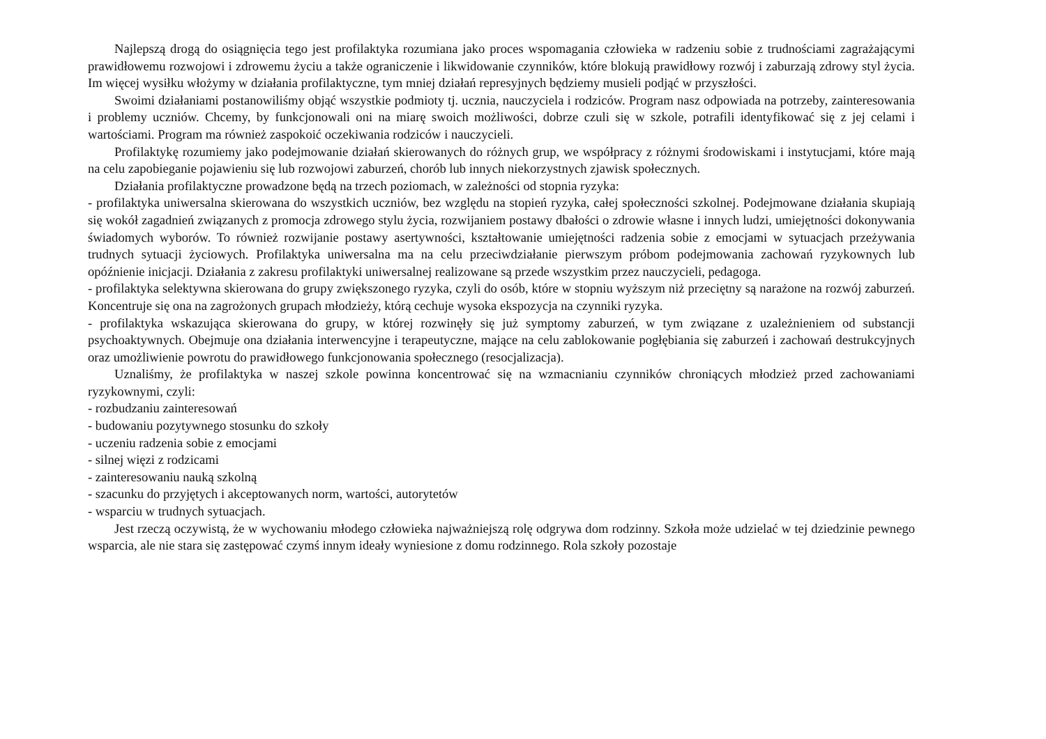Najlepszą drogą do osiągnięcia tego jest profilaktyka rozumiana jako proces wspomagania człowieka w radzeniu sobie z trudnościami zagrażającymi prawidłowemu rozwojowi i zdrowemu życiu a także ograniczenie i likwidowanie czynników, które blokują prawidłowy rozwój i zaburzają zdrowy styl życia. Im więcej wysiłku włożymy w działania profilaktyczne, tym mniej działań represyjnych będziemy musieli podjąć w przyszłości.
Swoimi działaniami postanowiliśmy objąć wszystkie podmioty tj. ucznia, nauczyciela i rodziców. Program nasz odpowiada na potrzeby, zainteresowania i problemy uczniów. Chcemy, by funkcjonowali oni na miarę swoich możliwości, dobrze czuli się w szkole, potrafili identyfikować się z jej celami i wartościami. Program ma również zaspokoić oczekiwania rodziców i nauczycieli.
Profilaktykę rozumiemy jako podejmowanie działań skierowanych do różnych grup, we współpracy z różnymi środowiskami i instytucjami, które mają na celu zapobieganie pojawieniu się lub rozwojowi zaburzeń, chorób lub innych niekorzystnych zjawisk społecznych.
Działania profilaktyczne prowadzone będą na trzech poziomach, w zależności od stopnia ryzyka:
- profilaktyka uniwersalna skierowana do wszystkich uczniów, bez względu na stopień ryzyka, całej społeczności szkolnej. Podejmowane działania skupiają się wokół zagadnień związanych z promocja zdrowego stylu życia, rozwijaniem postawy dbałości o zdrowie własne i innych ludzi, umiejętności dokonywania świadomych wyborów. To również rozwijanie postawy asertywności, kształtowanie umiejętności radzenia sobie z emocjami w sytuacjach przeżywania trudnych sytuacji życiowych. Profilaktyka uniwersalna ma na celu przeciwdziałanie pierwszym próbom podejmowania zachowań ryzykownych lub opóźnienie inicjacji. Działania z zakresu profilaktyki uniwersalnej realizowane są przede wszystkim przez nauczycieli, pedagoga.
- profilaktyka selektywna skierowana do grupy zwiększonego ryzyka, czyli do osób, które w stopniu wyższym niż przeciętny są narażone na rozwój zaburzeń. Koncentruje się ona na zagrożonych grupach młodzieży, którą cechuje wysoka ekspozycja na czynniki ryzyka.
- profilaktyka wskazująca skierowana do grupy, w której rozwinęły się już symptomy zaburzeń, w tym związane z uzależnieniem od substancji psychoaktywnych. Obejmuje ona działania interwencyjne i terapeutyczne, mające na celu zablokowanie pogłębiania się zaburzeń i zachowań destrukcyjnych oraz umożliwienie powrotu do prawidłowego funkcjonowania społecznego (resocjalizacja).
Uznaliśmy, że profilaktyka w naszej szkole powinna koncentrować się na wzmacnianiu czynników chroniących młodzież przed zachowaniami ryzykownymi, czyli:
- rozbudzaniu zainteresowań
- budowaniu pozytywnego stosunku do szkoły
- uczeniu radzenia sobie z emocjami
- silnej więzi z rodzicami
- zainteresowaniu nauką szkolną
- szacunku do przyjętych i akceptowanych norm, wartości, autorytetów
- wsparciu w trudnych sytuacjach.
Jest rzeczą oczywistą, że w wychowaniu młodego człowieka najważniejszą rolę odgrywa dom rodzinny. Szkoła może udzielać w tej dziedzinie pewnego wsparcia, ale nie stara się zastępować czymś innym ideały wyniesione z domu rodzinnego. Rola szkoły pozostaje